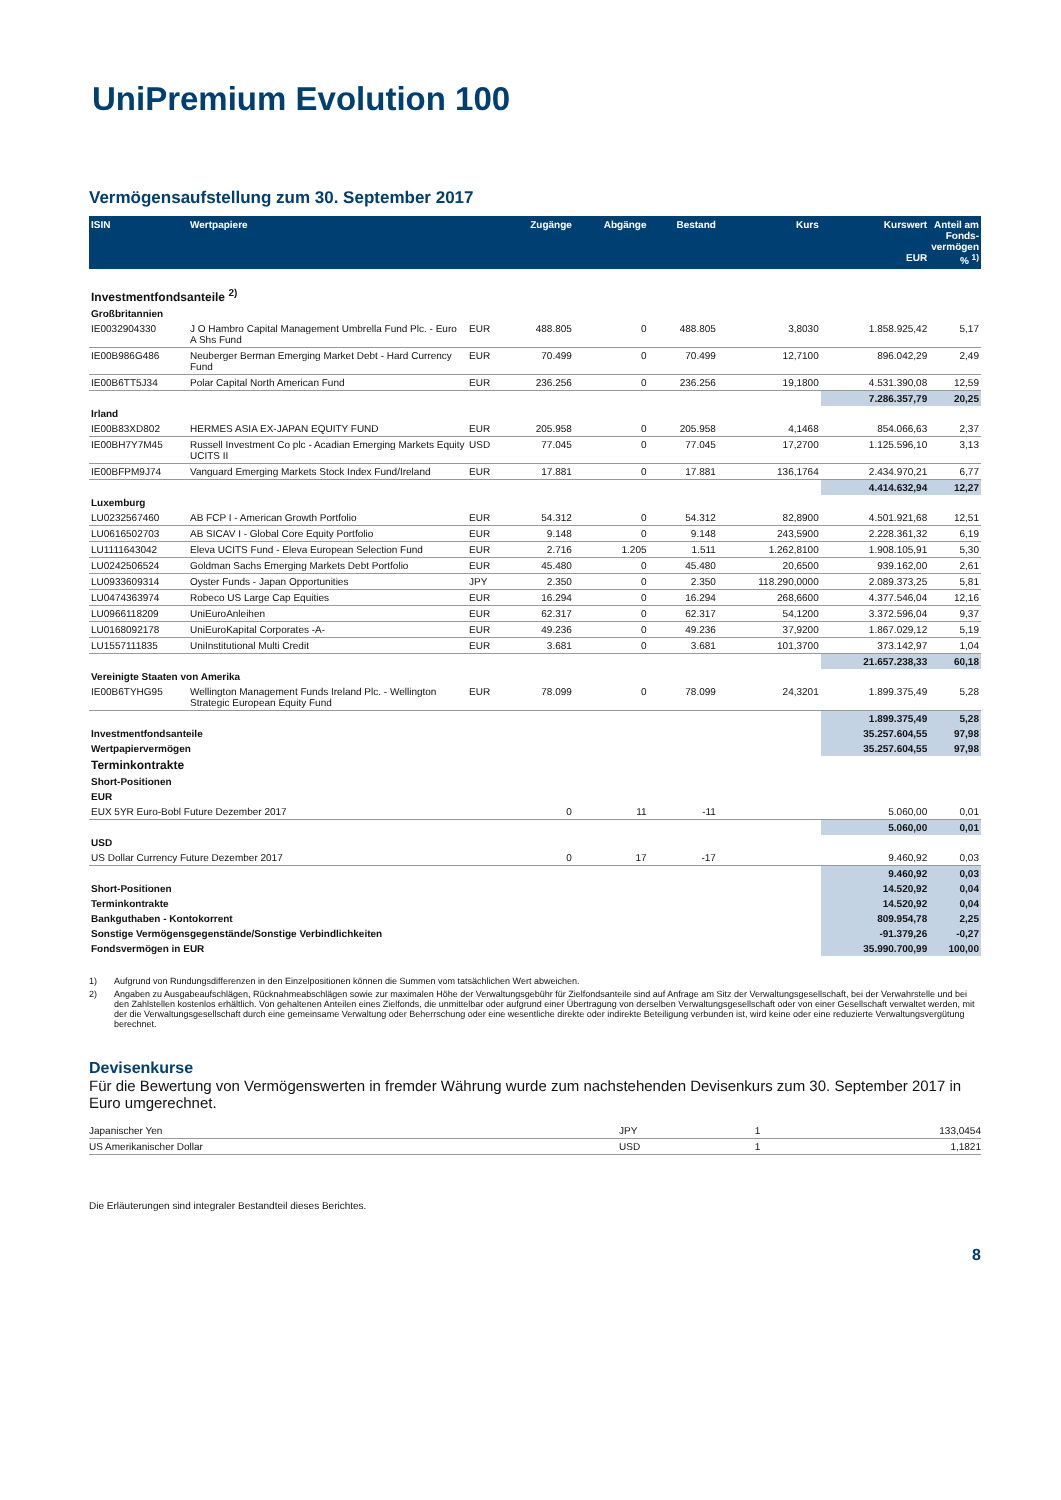UniPremium Evolution 100
Vermögensaufstellung zum 30. September 2017
| ISIN | Wertpapiere | | Zugänge | Abgänge | Bestand | Kurs | Kurswert EUR | Anteil am Fonds-vermögen % <sup>1)</sup> |
| --- | --- | --- | --- | --- | --- | --- | --- | --- |
| Investmentfondsanteile <sup>2)</sup> | | | | | | | | |
| Großbritannien | | | | | | | | |
| IE0032904330 | J O Hambro Capital Management Umbrella Fund Plc. - Euro A Shs Fund | EUR | 488.805 | 0 | 488.805 | 3,8030 | 1.858.925,42 | 5,17 |
| IE00B986G486 | Neuberger Berman Emerging Market Debt - Hard Currency Fund | EUR | 70.499 | 0 | 70.499 | 12,7100 | 896.042,29 | 2,49 |
| IE00B6TT5J34 | Polar Capital North American Fund | EUR | 236.256 | 0 | 236.256 | 19,1800 | 4.531.390,08 | 12,59 |
| | | | | | | | 7.286.357,79 | 20,25 |
| Irland | | | | | | | | |
| IE00B83XD802 | HERMES ASIA EX-JAPAN EQUITY FUND | EUR | 205.958 | 0 | 205.958 | 4,1468 | 854.066,63 | 2,37 |
| IE00BH7Y7M45 | Russell Investment Co plc - Acadian Emerging Markets Equity UCITS II | USD | 77.045 | 0 | 77.045 | 17,2700 | 1.125.596,10 | 3,13 |
| IE00BFPM9J74 | Vanguard Emerging Markets Stock Index Fund/Ireland | EUR | 17.881 | 0 | 17.881 | 136,1764 | 2.434.970,21 | 6,77 |
| | | | | | | | 4.414.632,94 | 12,27 |
| Luxemburg | | | | | | | | |
| LU0232567460 | AB FCP I - American Growth Portfolio | EUR | 54.312 | 0 | 54.312 | 82,8900 | 4.501.921,68 | 12,51 |
| LU0616502703 | AB SICAV I - Global Core Equity Portfolio | EUR | 9.148 | 0 | 9.148 | 243,5900 | 2.228.361,32 | 6,19 |
| LU1111643042 | Eleva UCITS Fund - Eleva European Selection Fund | EUR | 2.716 | 1.205 | 1.511 | 1.262,8100 | 1.908.105,91 | 5,30 |
| LU0242506524 | Goldman Sachs Emerging Markets Debt Portfolio | EUR | 45.480 | 0 | 45.480 | 20,6500 | 939.162,00 | 2,61 |
| LU0933609314 | Oyster Funds - Japan Opportunities | JPY | 2.350 | 0 | 2.350 | 118.290,0000 | 2.089.373,25 | 5,81 |
| LU0474363974 | Robeco US Large Cap Equities | EUR | 16.294 | 0 | 16.294 | 268,6600 | 4.377.546,04 | 12,16 |
| LU0966118209 | UniEuroAnleihen | EUR | 62.317 | 0 | 62.317 | 54,1200 | 3.372.596,04 | 9,37 |
| LU0168092178 | UniEuroKapital Corporates -A- | EUR | 49.236 | 0 | 49.236 | 37,9200 | 1.867.029,12 | 5,19 |
| LU1557111835 | UniInstitutional Multi Credit | EUR | 3.681 | 0 | 3.681 | 101,3700 | 373.142,97 | 1,04 |
| | | | | | | | 21.657.238,33 | 60,18 |
| Vereinigte Staaten von Amerika | | | | | | | | |
| IE00B6TYHG95 | Wellington Management Funds Ireland Plc. - Wellington Strategic European Equity Fund | EUR | 78.099 | 0 | 78.099 | 24,3201 | 1.899.375,49 | 5,28 |
| | | | | | | | 1.899.375,49 | 5,28 |
| Investmentfondsanteile | | | | | | | 35.257.604,55 | 97,98 |
| Wertpapiervermögen | | | | | | | 35.257.604,55 | 97,98 |
| Terminkontrakte | | | | | | | | |
| Short-Positionen | | | | | | | | |
| EUR | | | | | | | | |
| EUX 5YR Euro-Bobl Future Dezember 2017 | | | 0 | 11 | -11 | | 5.060,00 | 0,01 |
| | | | | | | | 5.060,00 | 0,01 |
| USD | | | | | | | | |
| US Dollar Currency Future Dezember 2017 | | | 0 | 17 | -17 | | 9.460,92 | 0,03 |
| | | | | | | | 9.460,92 | 0,03 |
| Short-Positionen | | | | | | | 14.520,92 | 0,04 |
| Terminkontrakte | | | | | | | 14.520,92 | 0,04 |
| Bankguthaben - Kontokorrent | | | | | | | 809.954,78 | 2,25 |
| Sonstige Vermögensgegenstände/Sonstige Verbindlichkeiten | | | | | | | -91.379,26 | -0,27 |
| Fondsvermögen in EUR | | | | | | | 35.990.700,99 | 100,00 |
1) Aufgrund von Rundungsdifferenzen in den Einzelpositionen können die Summen vom tatsächlichen Wert abweichen.
2) Angaben zu Ausgabeaufschlägen, Rücknahmeabschlägen sowie zur maximalen Höhe der Verwaltungsgebühr für Zielfondsanteile sind auf Anfrage am Sitz der Verwaltungsgesellschaft, bei der Verwahrstelle und bei den Zahlstellen kostenlos erhältlich. Von gehaltenen Anteilen eines Zielfonds, die unmittelbar oder aufgrund einer Übertragung von derselben Verwaltungsgesellschaft oder von einer Gesellschaft verwaltet werden, mit der die Verwaltungsgesellschaft durch eine gemeinsame Verwaltung oder Beherrschung oder eine wesentliche direkte oder indirekte Beteiligung verbunden ist, wird keine oder eine reduzierte Verwaltungsvergütung berechnet.
Devisenkurse
Für die Bewertung von Vermögenswerten in fremder Währung wurde zum nachstehenden Devisenkurs zum 30. September 2017 in Euro umgerechnet.
| Japanischer Yen | JPY | 1 | 133,0454 |
| US Amerikanischer Dollar | USD | 1 | 1,1821 |
Die Erläuterungen sind integraler Bestandteil dieses Berichtes.
8